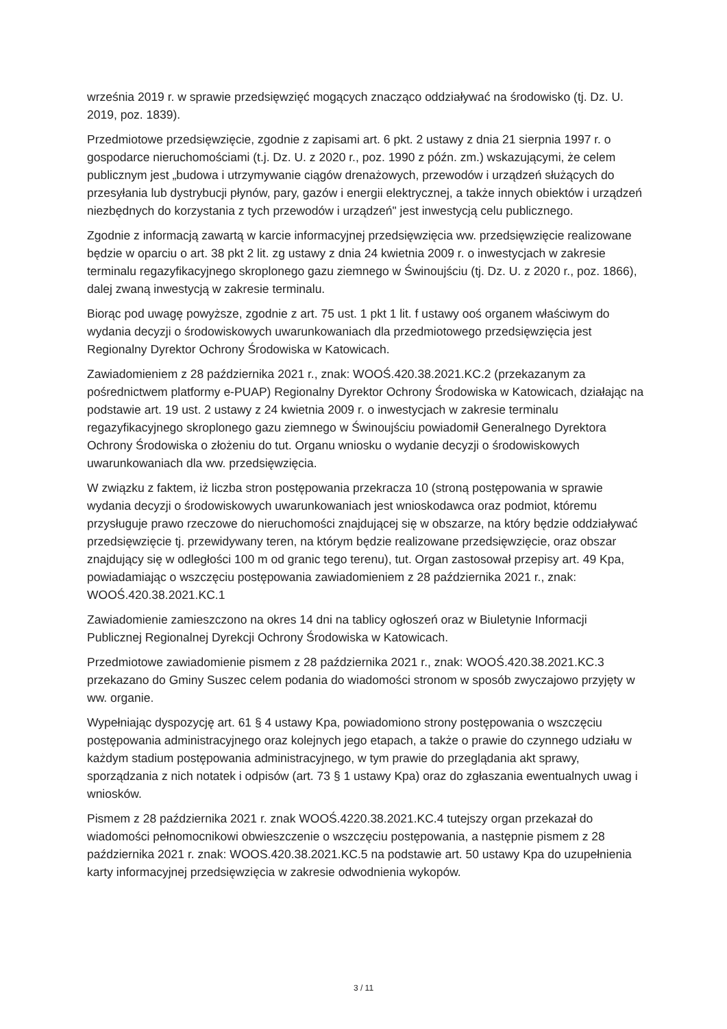września 2019 r. w sprawie przedsięwzięć mogących znacząco oddziaływać na środowisko (tj. Dz. U. 2019, poz. 1839).
Przedmiotowe przedsięwzięcie, zgodnie z zapisami art. 6 pkt. 2 ustawy z dnia 21 sierpnia 1997 r. o gospodarce nieruchomościami (t.j. Dz. U. z 2020 r., poz. 1990 z późn. zm.) wskazującymi, że celem publicznym jest „budowa i utrzymywanie ciągów drenażowych, przewodów i urządzeń służących do przesyłania lub dystrybucji płynów, pary, gazów i energii elektrycznej, a także innych obiektów i urządzeń niezbędnych do korzystania z tych przewodów i urządzeń" jest inwestycją celu publicznego.
Zgodnie z informacją zawartą w karcie informacyjnej przedsięwzięcia ww. przedsięwzięcie realizowane będzie w oparciu o art. 38 pkt 2 lit. zg ustawy z dnia 24 kwietnia 2009 r. o inwestycjach w zakresie terminalu regazyfikacyjnego skroplonego gazu ziemnego w Świnoujściu (tj. Dz. U. z 2020 r., poz. 1866), dalej zwaną inwestycją w zakresie terminalu.
Biorąc pod uwagę powyższe, zgodnie z art. 75 ust. 1 pkt 1 lit. f ustawy ooś organem właściwym do wydania decyzji o środowiskowych uwarunkowaniach dla przedmiotowego przedsięwzięcia jest Regionalny Dyrektor Ochrony Środowiska w Katowicach.
Zawiadomieniem z 28 października 2021 r., znak: WOOŚ.420.38.2021.KC.2 (przekazanym za pośrednictwem platformy e-PUAP) Regionalny Dyrektor Ochrony Środowiska w Katowicach, działając na podstawie art. 19 ust. 2 ustawy z 24 kwietnia 2009 r. o inwestycjach w zakresie terminalu regazyfikacyjnego skroplonego gazu ziemnego w Świnoujściu powiadomił Generalnego Dyrektora Ochrony Środowiska o złożeniu do tut. Organu wniosku o wydanie decyzji o środowiskowych uwarunkowaniach dla ww. przedsięwzięcia.
W związku z faktem, iż liczba stron postępowania przekracza 10 (stroną postępowania w sprawie wydania decyzji o środowiskowych uwarunkowaniach jest wnioskodawca oraz podmiot, któremu przysługuje prawo rzeczowe do nieruchomości znajdującej się w obszarze, na który będzie oddziaływać przedsięwzięcie tj. przewidywany teren, na którym będzie realizowane przedsięwzięcie, oraz obszar znajdujący się w odległości 100 m od granic tego terenu), tut. Organ zastosował przepisy art. 49 Kpa, powiadamiając o wszczęciu postępowania zawiadomieniem z 28 października 2021 r., znak: WOOŚ.420.38.2021.KC.1
Zawiadomienie zamieszczono na okres 14 dni na tablicy ogłoszeń oraz w Biuletynie Informacji Publicznej Regionalnej Dyrekcji Ochrony Środowiska w Katowicach.
Przedmiotowe zawiadomienie pismem z 28 października 2021 r., znak: WOOŚ.420.38.2021.KC.3 przekazano do Gminy Suszec celem podania do wiadomości stronom w sposób zwyczajowo przyjęty w ww. organie.
Wypełniając dyspozycję art. 61 § 4 ustawy Kpa, powiadomiono strony postępowania o wszczęciu postępowania administracyjnego oraz kolejnych jego etapach, a także o prawie do czynnego udziału w każdym stadium postępowania administracyjnego, w tym prawie do przeglądania akt sprawy, sporządzania z nich notatek i odpisów (art. 73 § 1 ustawy Kpa) oraz do zgłaszania ewentualnych uwag i wniosków.
Pismem z 28 października 2021 r. znak WOOŚ.4220.38.2021.KC.4 tutejszy organ przekazał do wiadomości pełnomocnikowi obwieszczenie o wszczęciu postępowania, a następnie pismem z 28 października 2021 r. znak: WOOS.420.38.2021.KC.5 na podstawie art. 50 ustawy Kpa do uzupełnienia karty informacyjnej przedsięwzięcia w zakresie odwodnienia wykopów.
3 / 11